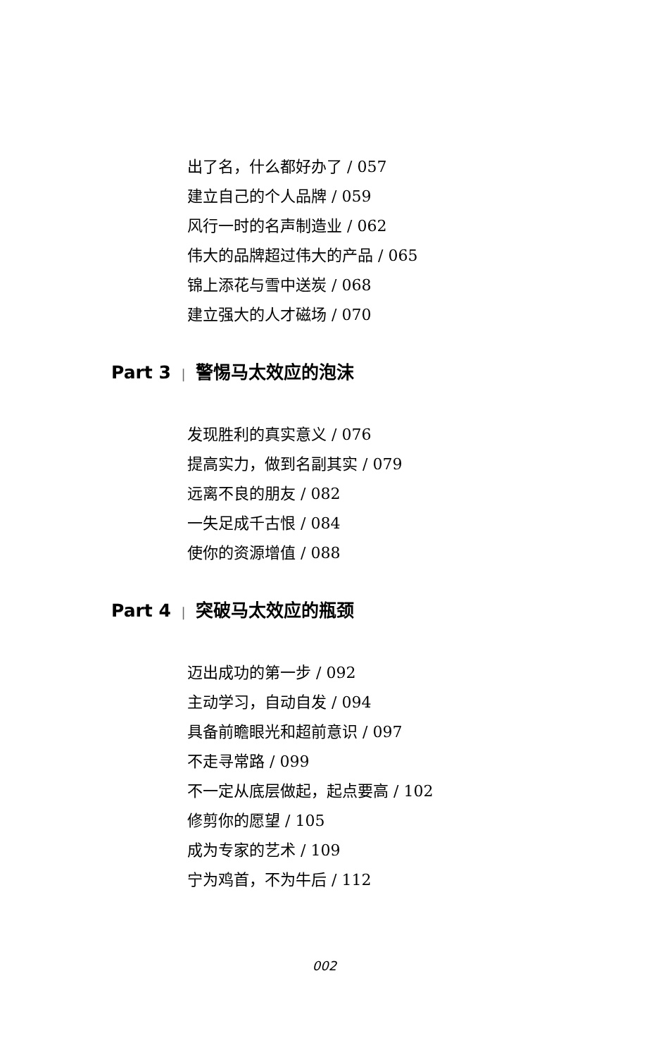出了名，什么都好办了 / 057
建立自己的个人品牌 / 059
风行一时的名声制造业 / 062
伟大的品牌超过伟大的产品 / 065
锦上添花与雪中送炭 / 068
建立强大的人才磁场 / 070
Part 3 | 警惕马太效应的泡沫
发现胜利的真实意义 / 076
提高实力，做到名副其实 / 079
远离不良的朋友 / 082
一失足成千古恨 / 084
使你的资源增值 / 088
Part 4 | 突破马太效应的瓶颈
迈出成功的第一步 / 092
主动学习，自动自发 / 094
具备前瞻眼光和超前意识 / 097
不走寻常路 / 099
不一定从底层做起，起点要高 / 102
修剪你的愿望 / 105
成为专家的艺术 / 109
宁为鸡首，不为牛后 / 112
002